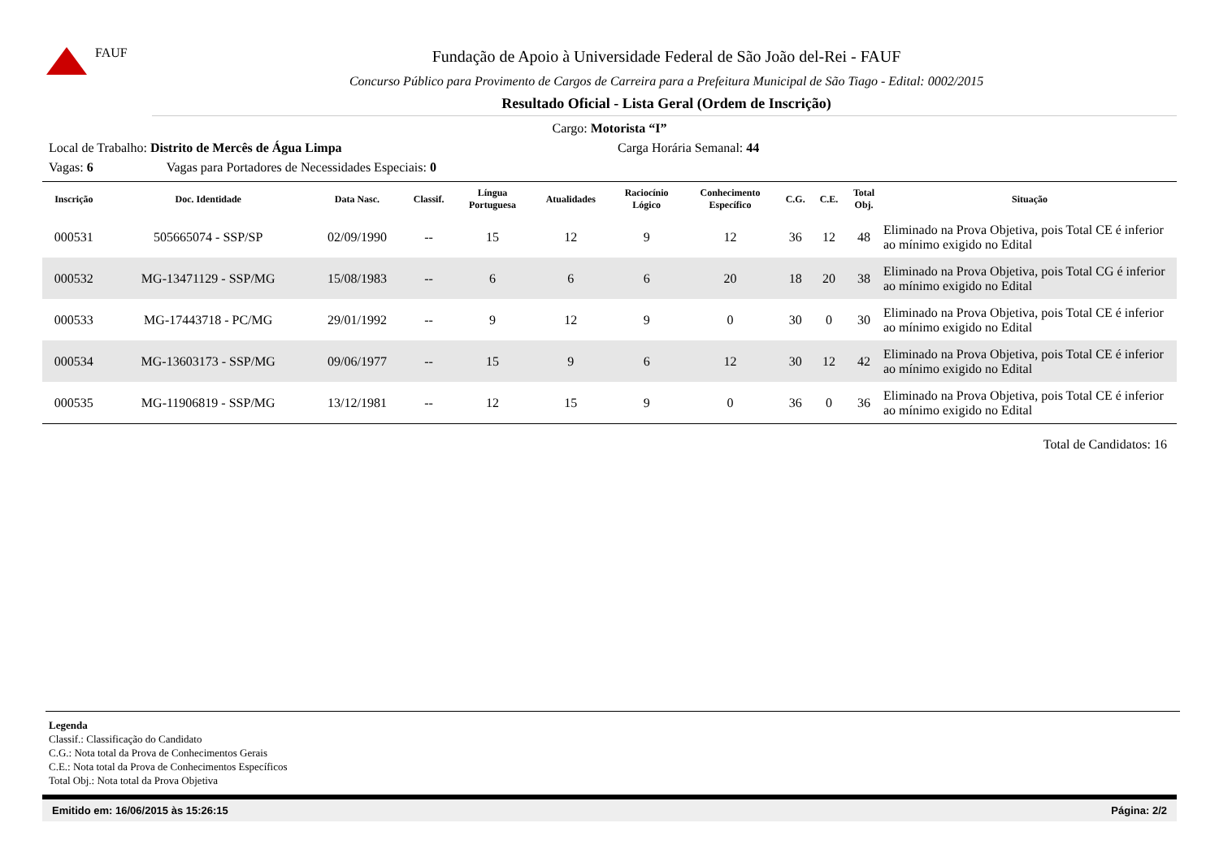FAUF
Fundação de Apoio à Universidade Federal de São João del-Rei - FAUF
Concurso Público para Provimento de Cargos de Carreira para a Prefeitura Municipal de São Tiago - Edital: 0002/2015
Resultado Oficial - Lista Geral (Ordem de Inscrição)
Cargo: Motorista “I”
Local de Trabalho: Distrito de Mercês de Água Limpa Carga Horária Semanal: 44
Vagas: 6 Vagas para Portadores de Necessidades Especiais: 0
| Inscrição | Doc. Identidade | Data Nasc. | Classif. | Língua Portuguesa | Atualidades | Raciocínio Lógico | Conhecimento Específico | C.G. | C.E. | Total Obj. | Situação |
| --- | --- | --- | --- | --- | --- | --- | --- | --- | --- | --- | --- |
| 000531 | 505665074 - SSP/SP | 02/09/1990 | -- | 15 | 12 | 9 | 12 | 36 | 12 | 48 | Eliminado na Prova Objetiva, pois Total CE é inferior ao mínimo exigido no Edital |
| 000532 | MG-13471129 - SSP/MG | 15/08/1983 | -- | 6 | 6 | 6 | 20 | 18 | 20 | 38 | Eliminado na Prova Objetiva, pois Total CG é inferior ao mínimo exigido no Edital |
| 000533 | MG-17443718 - PC/MG | 29/01/1992 | -- | 9 | 12 | 9 | 0 | 30 | 0 | 30 | Eliminado na Prova Objetiva, pois Total CE é inferior ao mínimo exigido no Edital |
| 000534 | MG-13603173 - SSP/MG | 09/06/1977 | -- | 15 | 9 | 6 | 12 | 30 | 12 | 42 | Eliminado na Prova Objetiva, pois Total CE é inferior ao mínimo exigido no Edital |
| 000535 | MG-11906819 - SSP/MG | 13/12/1981 | -- | 12 | 15 | 9 | 0 | 36 | 0 | 36 | Eliminado na Prova Objetiva, pois Total CE é inferior ao mínimo exigido no Edital |
Total de Candidatos: 16
Legenda
Classif.: Classificação do Candidato
C.G.: Nota total da Prova de Conhecimentos Gerais
C.E.: Nota total da Prova de Conhecimentos Específicos
Total Obj.: Nota total da Prova Objetiva
Emitido em: 16/06/2015 às 15:26:15 Página: 2/2